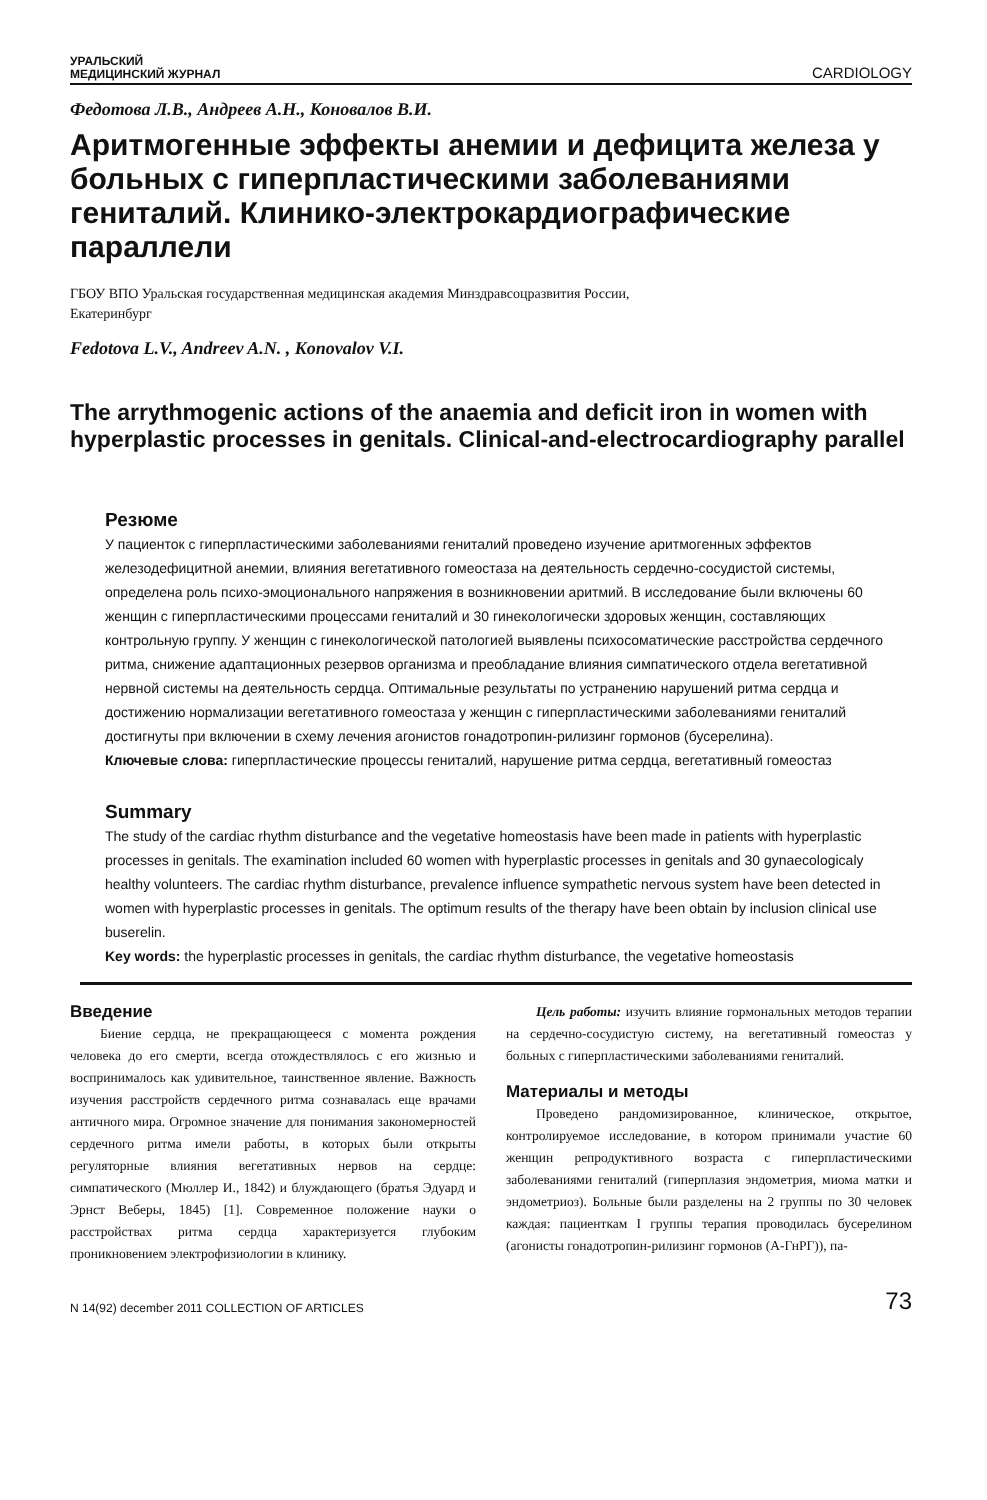УРАЛЬСКИЙ
МЕДИЦИНСКИЙ ЖУРНАЛ
CARDIOLOGY
Федотова Л.В., Андреев А.Н., Коновалов В.И.
Аритмогенные эффекты анемии и дефицита железа у больных с гиперпластическими заболеваниями гениталий. Клинико-электрокардиографические параллели
ГБОУ ВПО Уральская государственная медицинская академия Минздравсоцразвития России,
Екатеринбург
Fedotova L.V., Andreev A.N. , Konovalov V.I.
The arrythmogenic actions of the anaemia and deficit iron in women with hyperplastic processes in genitals. Clinical-and-electrocardiography parallel
Резюме
У пациенток с гиперпластическими заболеваниями гениталий проведено изучение аритмогенных эффектов железодефицитной анемии, влияния вегетативного гомеостаза на деятельность сердечно-сосудистой системы, определена роль психо-эмоционального напряжения в возникновении аритмий. В исследование были включены 60 женщин с гиперпластическими процессами гениталий и 30 гинекологически здоровых женщин, составляющих контрольную группу. У женщин с гинекологической патологией выявлены психосоматические расстройства сердечного ритма, снижение адаптационных резервов организма и преобладание влияния симпатического отдела вегетативной нервной системы на деятельность сердца. Оптимальные результаты по устранению нарушений ритма сердца и достижению нормализации вегетативного гомеостаза у женщин с гиперпластическими заболеваниями гениталий достигнуты при включении в схему лечения агонистов гонадотропин-рилизинг гормонов (бусерелина).
Ключевые слова: гиперпластические процессы гениталий, нарушение ритма сердца, вегетативный гомеостаз
Summary
The study of the cardiac rhythm disturbance and the vegetative homeostasis have been made in patients with hyperplastic processes in genitals. The examination included 60 women with hyperplastic processes in genitals and 30 gynaecologicaly healthy volunteers. The cardiac rhythm disturbance, prevalence influence sympathetic nervous system have been detected in women with hyperplastic processes in genitals. The optimum results of the therapy have been obtain by inclusion clinical use buserelin.
Key words: the hyperplastic processes in genitals, the cardiac rhythm disturbance, the vegetative homeostasis
Введение
Биение сердца, не прекращающееся с момента рождения человека до его смерти, всегда отождествлялось с его жизнью и воспринималось как удивительное, таинственное явление. Важность изучения расстройств сердечного ритма сознавалась еще врачами античного мира. Огромное значение для понимания закономерностей сердечного ритма имели работы, в которых были открыты регуляторные влияния вегетативных нервов на сердце: симпатического (Мюллер И., 1842) и блуждающего (братья Эдуард и Эрнст Веберы, 1845) [1]. Современное положение науки о расстройствах ритма сердца характеризуется глубоким проникновением электрофизиологии в клинику.
Цель работы: изучить влияние гормональных методов терапии на сердечно-сосудистую систему, на вегетативный гомеостаз у больных с гиперпластическими заболеваниями гениталий.
Материалы и методы
Проведено рандомизированное, клиническое, открытое, контролируемое исследование, в котором принимали участие 60 женщин репродуктивного возраста с гиперпластическими заболеваниями гениталий (гиперплазия эндометрия, миома матки и эндометриоз). Больные были разделены на 2 группы по 30 человек каждая: пациенткам I группы терапия проводилась бусерелином (агонисты гонадотропин-рилизинг гормонов (А-ГнРГ)), па-
N 14(92) december 2011 COLLECTION OF ARTICLES
73